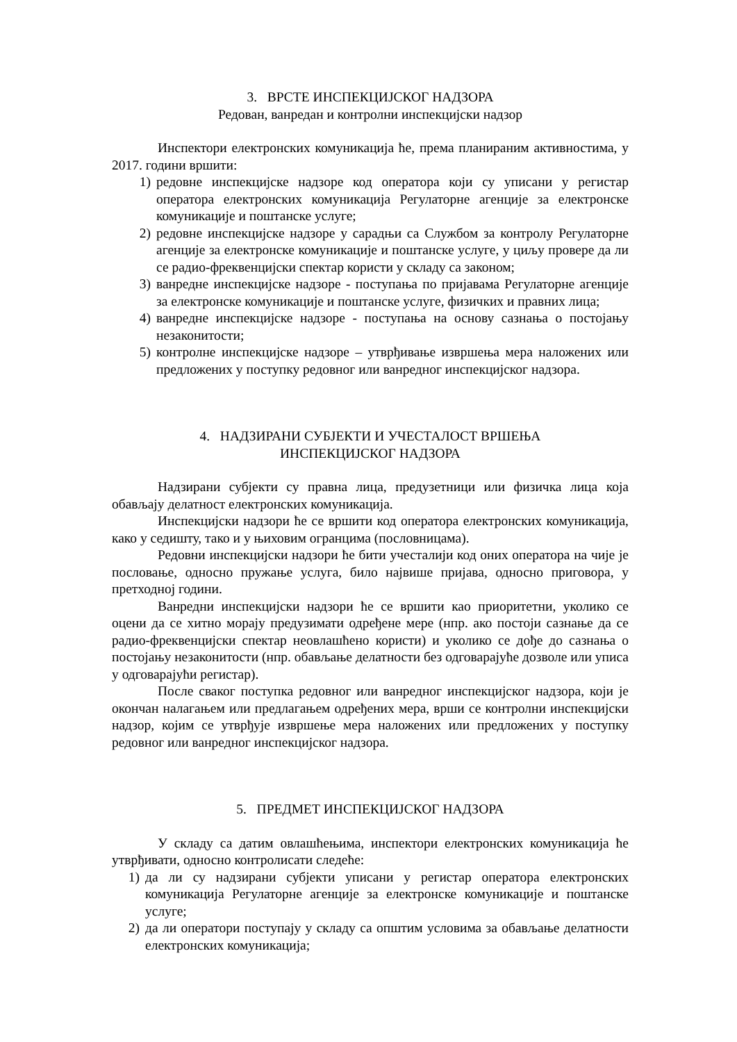3. ВРСТЕ ИНСПЕКЦИЈСКОГ НАДЗОРА
Редован, ванредан и контролни инспекцијски надзор
Инспектори електронских комуникација ће, према планираним активностима, у 2017. години вршити:
1) редовне инспекцијске надзоре код оператора који су уписани у регистар оператора електронских комуникација Регулаторне агенције за електронске комуникације и поштанске услуге;
2) редовне инспекцијске надзоре у сарадњи са Службом за контролу Регулаторне агенције за електронске комуникације и поштанске услуге, у циљу провере да ли се радио-фреквенцијски спектар користи у складу са законом;
3) ванредне инспекцијске надзоре - поступања по пријавама Регулаторне агенције за електронске комуникације и поштанске услуге, физичких и правних лица;
4) ванредне инспекцијске надзоре - поступања на основу сазнања о постојању незаконитости;
5) контролне инспекцијске надзоре – утврђивање извршења мера наложених или предложених у поступку редовног или ванредног инспекцијског надзора.
4. НАДЗИРАНИ СУБЈЕКТИ И УЧЕСТАЛОСТ ВРШЕЊА
ИНСПЕКЦИЈСКОГ НАДЗОРА
Надзирани субјекти су правна лица, предузетници или физичка лица која обављају делатност електронских комуникација.
Инспекцијски надзори ће се вршити код оператора електронских комуникација, како у седишту, тако и у њиховим огранцима (пословницама).
Редовни инспекцијски надзори ће бити учесталији код оних оператора на чије је пословање, односно пружање услуга, било највише пријава, односно приговора, у претходној години.
Ванредни инспекцијски надзори ће се вршити као приоритетни, уколико се оцени да се хитно морају предузимати одређене мере (нпр. ако постоји сазнање да се радио-фреквенцијски спектар неовлашћено користи) и уколико се дође до сазнања о постојању незаконитости (нпр. обављање делатности без одговарајуће дозволе или уписа у одговарајући регистар).
После сваког поступка редовног или ванредног инспекцијског надзора, који је окончан налагањем или предлагањем одређених мера, врши се контролни инспекцијски надзор, којим се утврђује извршење мера наложених или предложених у поступку редовног или ванредног инспекцијског надзора.
5. ПРЕДМЕТ ИНСПЕКЦИЈСКОГ НАДЗОРА
У складу са датим овлашћењима, инспектори електронских комуникација ће утврђивати, односно контролисати следеће:
1) да ли су надзирани субјекти уписани у регистар оператора електронских комуникација Регулаторне агенције за електронске комуникације и поштанске услуге;
2) да ли оператори поступају у складу са општим условима за обављање делатности електронских комуникација;